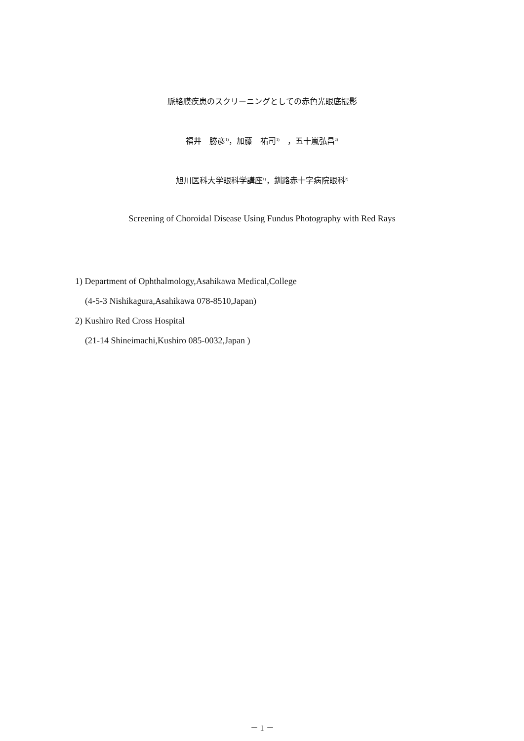脈絡膜疾患のスクリーニングとしての赤色光眼底撮影
福井　勝彦<sup>1)</sup>，加藤　祐司<sup>1)</sup>　，五十嵐弘昌<sup>2)</sup>
旭川医科大学眼科学講座<sup>1)</sup>，釧路赤十字病院眼科<sup>2)</sup>
Screening of Choroidal Disease Using Fundus Photography with Red Rays
1) Department of Ophthalmology,Asahikawa Medical,College
(4-5-3 Nishikagura,Asahikawa 078-8510,Japan)
2) Kushiro Red Cross Hospital
(21-14 Shineimachi,Kushiro 085-0032,Japan )
－ 1 －